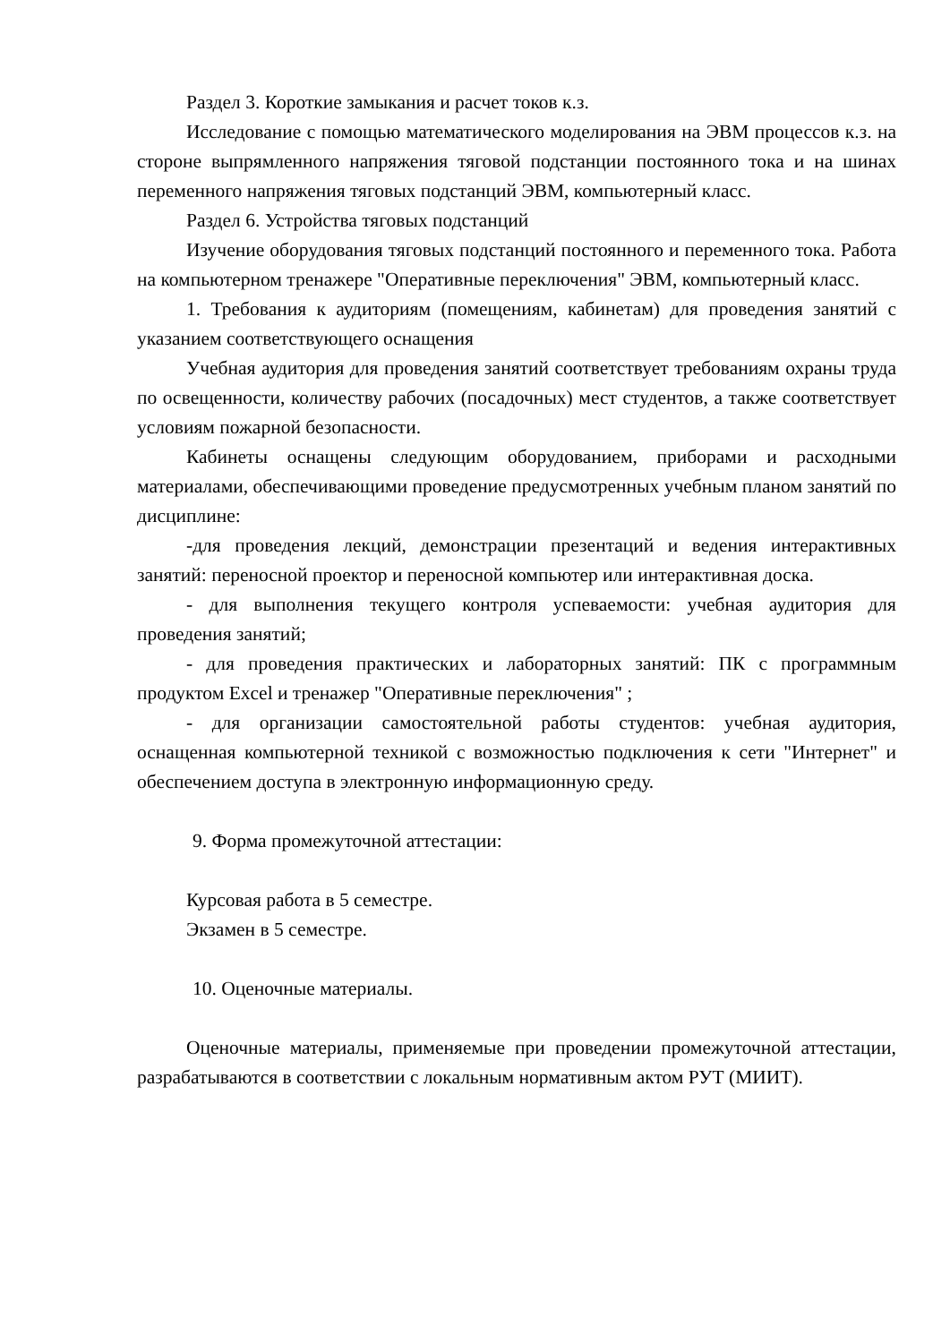Раздел 3. Короткие замыкания и расчет токов к.з.
Исследование с помощью математического моделирования на ЭВМ процессов к.з. на стороне выпрямленного напряжения тяговой подстанции постоянного тока и на шинах переменного напряжения тяговых подстанций ЭВМ, компьютерный класс.
Раздел 6. Устройства тяговых подстанций
Изучение оборудования тяговых подстанций постоянного и переменного тока. Работа на компьютерном тренажере "Оперативные переключения" ЭВМ, компьютерный класс.
1. Требования к аудиториям (помещениям, кабинетам) для проведения занятий с указанием соответствующего оснащения
Учебная аудитория для проведения занятий соответствует требованиям охраны труда по освещенности, количеству рабочих (посадочных) мест студентов, а также соответствует условиям пожарной безопасности.
Кабинеты оснащены следующим оборудованием, приборами и расходными материалами, обеспечивающими проведение предусмотренных учебным планом занятий по дисциплине:
-для проведения лекций, демонстрации презентаций и ведения интерактивных занятий: переносной проектор и переносной компьютер или интерактивная доска.
- для выполнения текущего контроля успеваемости: учебная аудитория для проведения занятий;
- для проведения практических и лабораторных занятий: ПК с программным продуктом Excel и тренажер "Оперативные переключения" ;
- для организации самостоятельной работы студентов: учебная аудитория, оснащенная компьютерной техникой с возможностью подключения к сети "Интернет" и обеспечением доступа в электронную информационную среду.
9. Форма промежуточной аттестации:
Курсовая работа в 5 семестре.
Экзамен в 5 семестре.
10. Оценочные материалы.
Оценочные материалы, применяемые при проведении промежуточной аттестации, разрабатываются в соответствии с локальным нормативным актом РУТ (МИИТ).